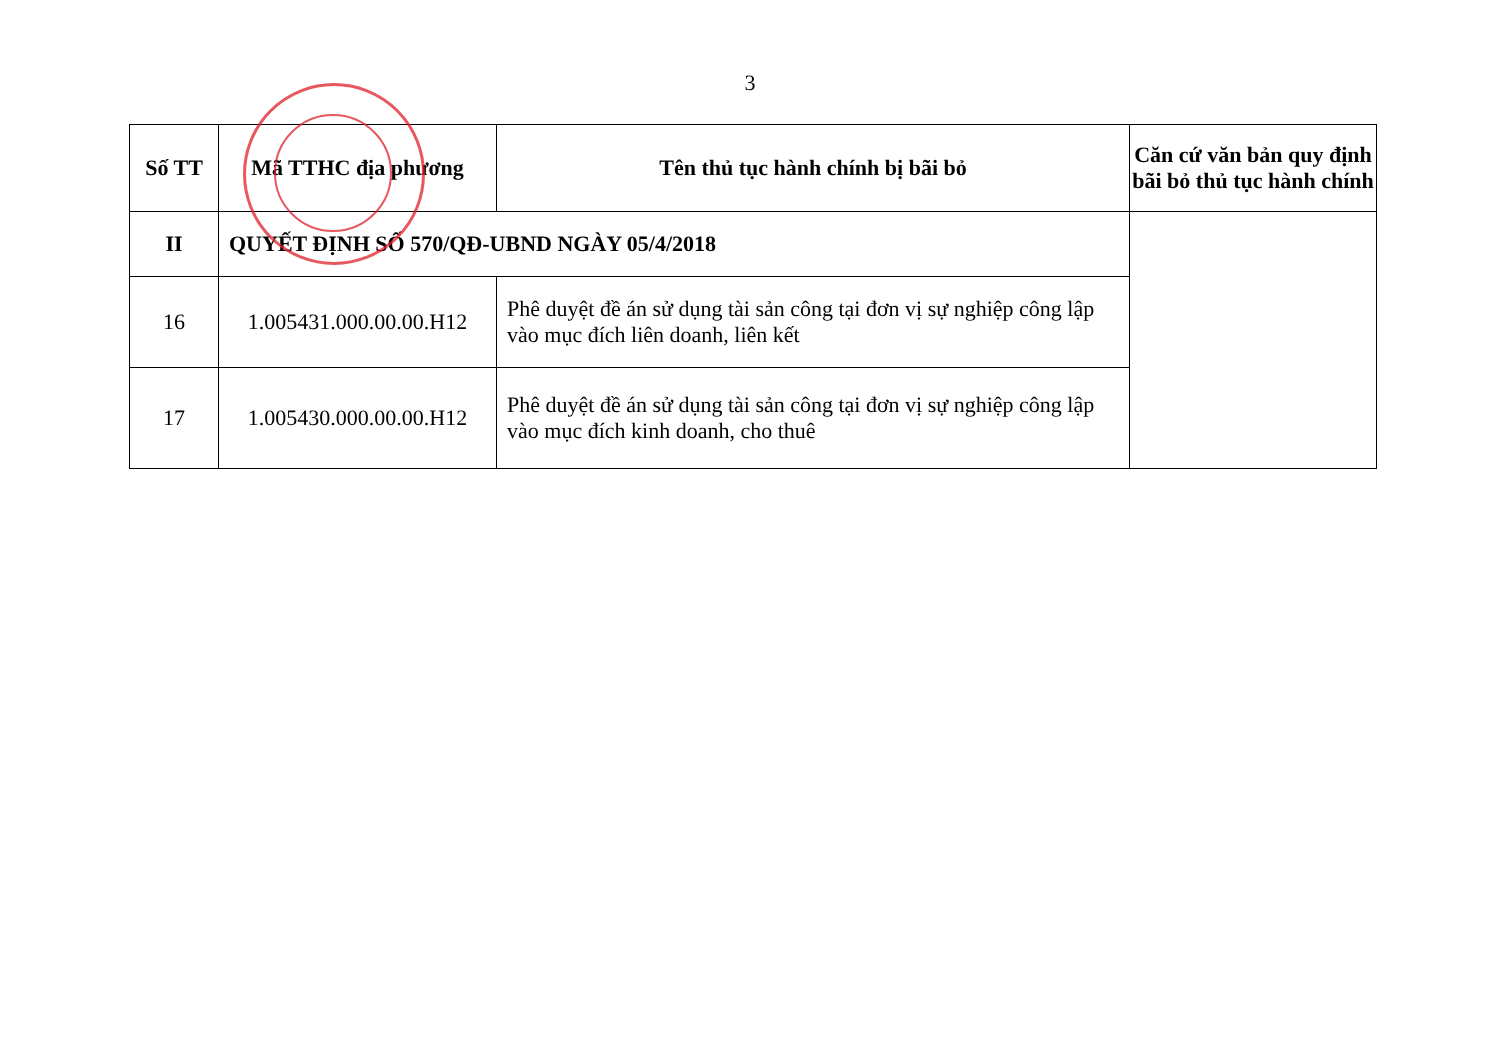3
| Số TT | Mã TTHC địa phương | Tên thủ tục hành chính bị bãi bỏ | Căn cứ văn bản quy định bãi bỏ thủ tục hành chính |
| --- | --- | --- | --- |
| II | QUYẾT ĐỊNH SỐ 570/QĐ-UBND NGÀY 05/4/2018 | | |
| 16 | 1.005431.000.00.00.H12 | Phê duyệt đề án sử dụng tài sản công tại đơn vị sự nghiệp công lập vào mục đích liên doanh, liên kết | |
| 17 | 1.005430.000.00.00.H12 | Phê duyệt đề án sử dụng tài sản công tại đơn vị sự nghiệp công lập vào mục đích kinh doanh, cho thuê | |